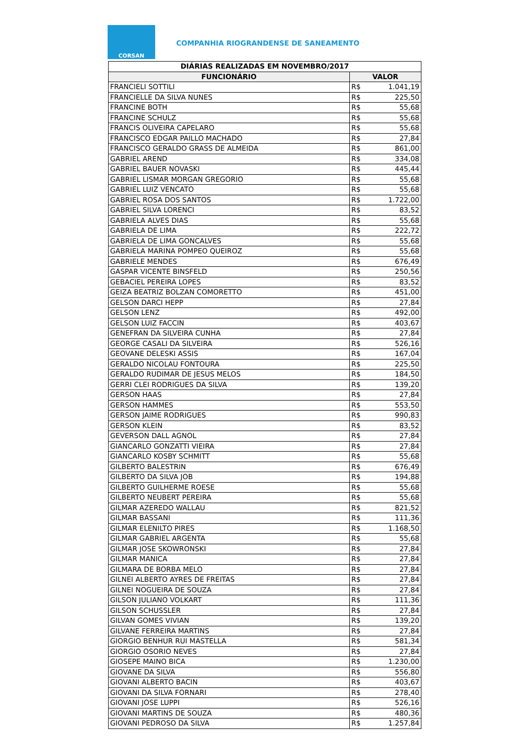CORSAN
COMPANHIA RIOGRANDENSE DE SANEAMENTO
| DIÁRIAS REALIZADAS EM NOVEMBRO/2017 | | |
| --- | --- | --- |
| FUNCIONÁRIO | VALOR | |
| FRANCIELI SOTTILI | R$ | 1.041,19 |
| FRANCIELLE DA SILVA NUNES | R$ | 225,50 |
| FRANCINE BOTH | R$ | 55,68 |
| FRANCINE SCHULZ | R$ | 55,68 |
| FRANCIS OLIVEIRA CAPELARO | R$ | 55,68 |
| FRANCISCO EDGAR PAILLO MACHADO | R$ | 27,84 |
| FRANCISCO GERALDO GRASS DE ALMEIDA | R$ | 861,00 |
| GABRIEL AREND | R$ | 334,08 |
| GABRIEL BAUER NOVASKI | R$ | 445,44 |
| GABRIEL LISMAR MORGAN GREGORIO | R$ | 55,68 |
| GABRIEL LUIZ VENCATO | R$ | 55,68 |
| GABRIEL ROSA DOS SANTOS | R$ | 1.722,00 |
| GABRIEL SILVA LORENCI | R$ | 83,52 |
| GABRIELA ALVES DIAS | R$ | 55,68 |
| GABRIELA DE LIMA | R$ | 222,72 |
| GABRIELA DE LIMA GONCALVES | R$ | 55,68 |
| GABRIELA MARINA POMPEO QUEIROZ | R$ | 55,68 |
| GABRIELE MENDES | R$ | 676,49 |
| GASPAR VICENTE BINSFELD | R$ | 250,56 |
| GEBACIEL PEREIRA LOPES | R$ | 83,52 |
| GEIZA BEATRIZ BOLZAN COMORETTO | R$ | 451,00 |
| GELSON DARCI HEPP | R$ | 27,84 |
| GELSON LENZ | R$ | 492,00 |
| GELSON LUIZ FACCIN | R$ | 403,67 |
| GENEFRAN DA SILVEIRA CUNHA | R$ | 27,84 |
| GEORGE CASALI DA SILVEIRA | R$ | 526,16 |
| GEOVANE DELESKI ASSIS | R$ | 167,04 |
| GERALDO NICOLAU FONTOURA | R$ | 225,50 |
| GERALDO RUDIMAR DE JESUS MELOS | R$ | 184,50 |
| GERRI CLEI RODRIGUES DA SILVA | R$ | 139,20 |
| GERSON HAAS | R$ | 27,84 |
| GERSON HAMMES | R$ | 553,50 |
| GERSON JAIME RODRIGUES | R$ | 990,83 |
| GERSON KLEIN | R$ | 83,52 |
| GEVERSON DALL AGNOL | R$ | 27,84 |
| GIANCARLO GONZATTI VIEIRA | R$ | 27,84 |
| GIANCARLO KOSBY SCHMITT | R$ | 55,68 |
| GILBERTO BALESTRIN | R$ | 676,49 |
| GILBERTO DA SILVA JOB | R$ | 194,88 |
| GILBERTO GUILHERME ROESE | R$ | 55,68 |
| GILBERTO NEUBERT PEREIRA | R$ | 55,68 |
| GILMAR AZEREDO WALLAU | R$ | 821,52 |
| GILMAR BASSANI | R$ | 111,36 |
| GILMAR ELENILTO PIRES | R$ | 1.168,50 |
| GILMAR GABRIEL ARGENTA | R$ | 55,68 |
| GILMAR JOSE SKOWRONSKI | R$ | 27,84 |
| GILMAR MANICA | R$ | 27,84 |
| GILMARA DE BORBA MELO | R$ | 27,84 |
| GILNEI ALBERTO AYRES DE FREITAS | R$ | 27,84 |
| GILNEI NOGUEIRA DE SOUZA | R$ | 27,84 |
| GILSON JULIANO VOLKART | R$ | 111,36 |
| GILSON SCHUSSLER | R$ | 27,84 |
| GILVAN GOMES VIVIAN | R$ | 139,20 |
| GILVANE FERREIRA MARTINS | R$ | 27,84 |
| GIORGIO BENHUR RUI MASTELLA | R$ | 581,34 |
| GIORGIO OSORIO NEVES | R$ | 27,84 |
| GIOSEPE MAINO BICA | R$ | 1.230,00 |
| GIOVANE DA SILVA | R$ | 556,80 |
| GIOVANI ALBERTO BACIN | R$ | 403,67 |
| GIOVANI DA SILVA FORNARI | R$ | 278,40 |
| GIOVANI JOSE LUPPI | R$ | 526,16 |
| GIOVANI MARTINS DE SOUZA | R$ | 480,36 |
| GIOVANI PEDROSO DA SILVA | R$ | 1.257,84 |